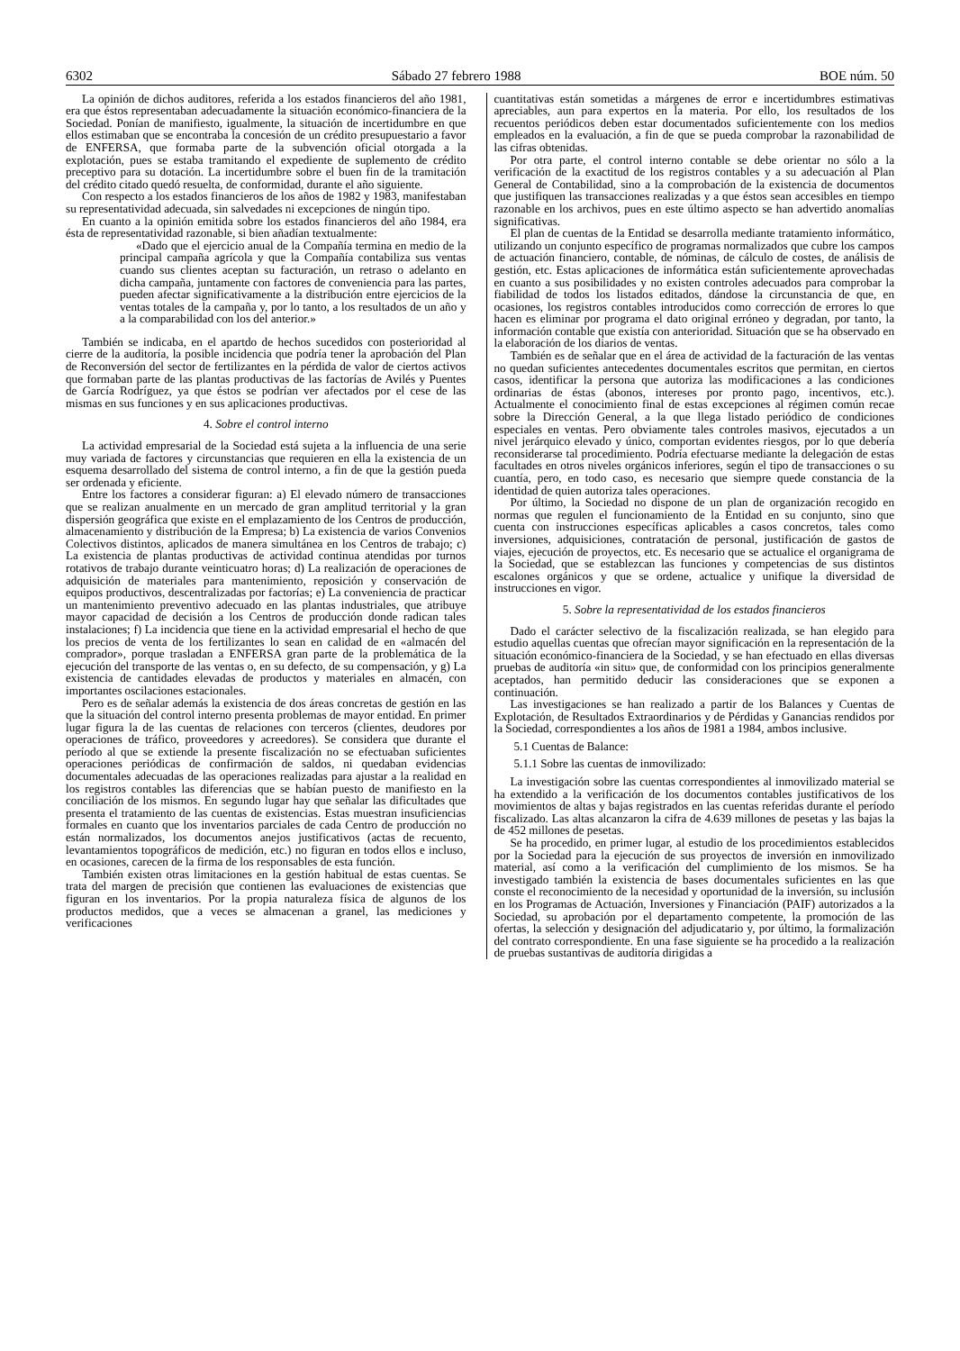6302 Sábado 27 febrero 1988 BOE núm. 50
La opinión de dichos auditores, referida a los estados financieros del año 1981, era que éstos representaban adecuadamente la situación económico-financiera de la Sociedad. Ponían de manifiesto, igualmente, la situación de incertidumbre en que ellos estimaban que se encontraba la concesión de un crédito presupuestario a favor de ENFERSA, que formaba parte de la subvención oficial otorgada a la explotación, pues se estaba tramitando el expediente de suplemento de crédito preceptivo para su dotación. La incertidumbre sobre el buen fin de la tramitación del crédito citado quedó resuelta, de conformidad, durante el año siguiente.
Con respecto a los estados financieros de los años de 1982 y 1983, manifestaban su representatividad adecuada, sin salvedades ni excepciones de ningún tipo.
En cuanto a la opinión emitida sobre los estados financieros del año 1984, era ésta de representatividad razonable, si bien añadían textualmente:
«Dado que el ejercicio anual de la Compañía termina en medio de la principal campaña agrícola y que la Compañía contabiliza sus ventas cuando sus clientes aceptan su facturación, un retraso o adelanto en dicha campaña, juntamente con factores de conveniencia para las partes, pueden afectar significativamente a la distribución entre ejercicios de la ventas totales de la campaña y, por lo tanto, a los resultados de un año y a la comparabilidad con los del anterior.»
También se indicaba, en el apartdo de hechos sucedidos con posterioridad al cierre de la auditoría, la posible incidencia que podría tener la aprobación del Plan de Reconversión del sector de fertilizantes en la pérdida de valor de ciertos activos que formaban parte de las plantas productivas de las factorías de Avilés y Puentes de García Rodríguez, ya que éstos se podrían ver afectados por el cese de las mismas en sus funciones y en sus aplicaciones productivas.
4. Sobre el control interno
La actividad empresarial de la Sociedad está sujeta a la influencia de una serie muy variada de factores y circunstancias que requieren en ella la existencia de un esquema desarrollado del sistema de control interno, a fin de que la gestión pueda ser ordenada y eficiente.
Entre los factores a considerar figuran: a) El elevado número de transacciones que se realizan anualmente en un mercado de gran amplitud territorial y la gran dispersión geográfica que existe en el emplazamiento de los Centros de producción, almacenamiento y distribución de la Empresa; b) La existencia de varios Convenios Colectivos distintos, aplicados de manera simultánea en los Centros de trabajo; c) La existencia de plantas productivas de actividad continua atendidas por turnos rotativos de trabajo durante veinticuatro horas; d) La realización de operaciones de adquisición de materiales para mantenimiento, reposición y conservación de equipos productivos, descentralizadas por factorías; e) La conveniencia de practicar un mantenimiento preventivo adecuado en las plantas industriales, que atribuye mayor capacidad de decisión a los Centros de producción donde radican tales instalaciones; f) La incidencia que tiene en la actividad empresarial el hecho de que los precios de venta de los fertilizantes lo sean en calidad de en «almacén del comprador», porque trasladan a ENFERSA gran parte de la problemática de la ejecución del transporte de las ventas o, en su defecto, de su compensación, y g) La existencia de cantidades elevadas de productos y materiales en almacén, con importantes oscilaciones estacionales.
Pero es de señalar además la existencia de dos áreas concretas de gestión en las que la situación del control interno presenta problemas de mayor entidad. En primer lugar figura la de las cuentas de relaciones con terceros (clientes, deudores por operaciones de tráfico, proveedores y acreedores). Se considera que durante el período al que se extiende la presente fiscalización no se efectuaban suficientes operaciones periódicas de confirmación de saldos, ni quedaban evidencias documentales adecuadas de las operaciones realizadas para ajustar a la realidad en los registros contables las diferencias que se habían puesto de manifiesto en la conciliación de los mismos. En segundo lugar hay que señalar las dificultades que presenta el tratamiento de las cuentas de existencias. Estas muestran insuficiencias formales en cuanto que los inventarios parciales de cada Centro de producción no están normalizados, los documentos anejos justificativos (actas de recuento, levantamientos topográficos de medición, etc.) no figuran en todos ellos e incluso, en ocasiones, carecen de la firma de los responsables de esta función.
También existen otras limitaciones en la gestión habitual de estas cuentas. Se trata del margen de precisión que contienen las evaluaciones de existencias que figuran en los inventarios. Por la propia naturaleza física de algunos de los productos medidos, que a veces se almacenan a granel, las mediciones y verificaciones
cuantitativas están sometidas a márgenes de error e incertidumbres estimativas apreciables, aun para expertos en la materia. Por ello, los resultados de los recuentos periódicos deben estar documentados suficientemente con los medios empleados en la evaluación, a fin de que se pueda comprobar la razonabilidad de las cifras obtenidas.
Por otra parte, el control interno contable se debe orientar no sólo a la verificación de la exactitud de los registros contables y a su adecuación al Plan General de Contabilidad, sino a la comprobación de la existencia de documentos que justifiquen las transacciones realizadas y a que éstos sean accesibles en tiempo razonable en los archivos, pues en este último aspecto se han advertido anomalías significativas.
El plan de cuentas de la Entidad se desarrolla mediante tratamiento informático, utilizando un conjunto específico de programas normalizados que cubre los campos de actuación financiero, contable, de nóminas, de cálculo de costes, de análisis de gestión, etc. Estas aplicaciones de informática están suficientemente aprovechadas en cuanto a sus posibilidades y no existen controles adecuados para comprobar la fiabilidad de todos los listados editados, dándose la circunstancia de que, en ocasiones, los registros contables introducidos como corrección de errores lo que hacen es eliminar por programa el dato original erróneo y degradan, por tanto, la información contable que existía con anterioridad. Situación que se ha observado en la elaboración de los diarios de ventas.
También es de señalar que en el área de actividad de la facturación de las ventas no quedan suficientes antecedentes documentales escritos que permitan, en ciertos casos, identificar la persona que autoriza las modificaciones a las condiciones ordinarias de éstas (abonos, intereses por pronto pago, incentivos, etc.). Actualmente el conocimiento final de estas excepciones al régimen común recae sobre la Dirección General, a la que llega listado periódico de condiciones especiales en ventas. Pero obviamente tales controles masivos, ejecutados a un nivel jerárquico elevado y único, comportan evidentes riesgos, por lo que debería reconsiderarse tal procedimiento. Podría efectuarse mediante la delegación de estas facultades en otros niveles orgánicos inferiores, según el tipo de transacciones o su cuantía, pero, en todo caso, es necesario que siempre quede constancia de la identidad de quien autoriza tales operaciones.
Por último, la Sociedad no dispone de un plan de organización recogido en normas que regulen el funcionamiento de la Entidad en su conjunto, sino que cuenta con instrucciones específicas aplicables a casos concretos, tales como inversiones, adquisiciones, contratación de personal, justificación de gastos de viajes, ejecución de proyectos, etc. Es necesario que se actualice el organigrama de la Sociedad, que se establezcan las funciones y competencias de sus distintos escalones orgánicos y que se ordene, actualice y unifique la diversidad de instrucciones en vigor.
5. Sobre la representatividad de los estados financieros
Dado el carácter selectivo de la fiscalización realizada, se han elegido para estudio aquellas cuentas que ofrecían mayor significación en la representación de la situación económico-financiera de la Sociedad, y se han efectuado en ellas diversas pruebas de auditoría «in situ» que, de conformidad con los principios generalmente aceptados, han permitido deducir las consideraciones que se exponen a continuación.
Las investigaciones se han realizado a partir de los Balances y Cuentas de Explotación, de Resultados Extraordinarios y de Pérdidas y Ganancias rendidos por la Sociedad, correspondientes a los años de 1981 a 1984, ambos inclusive.
5.1 Cuentas de Balance:
5.1.1 Sobre las cuentas de inmovilizado:
La investigación sobre las cuentas correspondientes al inmovilizado material se ha extendido a la verificación de los documentos contables justificativos de los movimientos de altas y bajas registrados en las cuentas referidas durante el período fiscalizado. Las altas alcanzaron la cifra de 4.639 millones de pesetas y las bajas la de 452 millones de pesetas.
Se ha procedido, en primer lugar, al estudio de los procedimientos establecidos por la Sociedad para la ejecución de sus proyectos de inversión en inmovilizado material, así como a la verificación del cumplimiento de los mismos. Se ha investigado también la existencia de bases documentales suficientes en las que conste el reconocimiento de la necesidad y oportunidad de la inversión, su inclusión en los Programas de Actuación, Inversiones y Financiación (PAIF) autorizados a la Sociedad, su aprobación por el departamento competente, la promoción de las ofertas, la selección y designación del adjudicatario y, por último, la formalización del contrato correspondiente. En una fase siguiente se ha procedido a la realización de pruebas sustantivas de auditoría dirigidas a